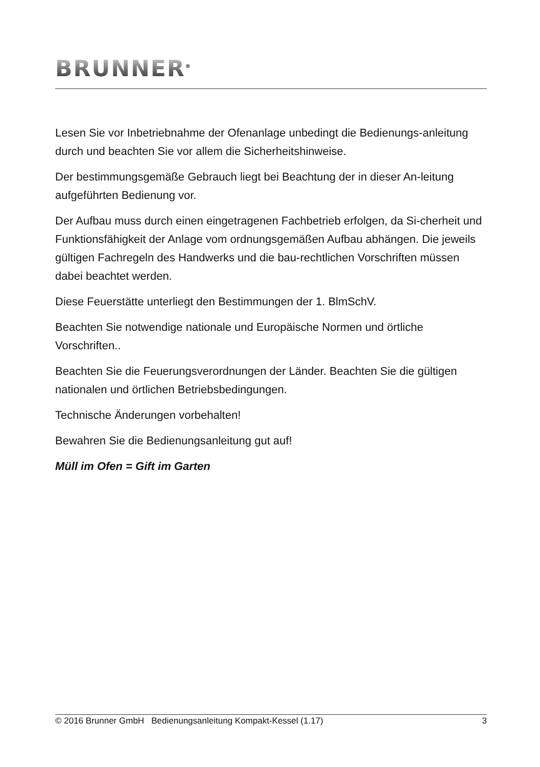BRUNNER<sup>®</sup>
Lesen Sie vor Inbetriebnahme der Ofenanlage unbedingt die Bedienungs-anleitung durch und beachten Sie vor allem die Sicherheitshinweise.
Der bestimmungsgemäße Gebrauch liegt bei Beachtung der in dieser An-leitung aufgeführten Bedienung vor.
Der Aufbau muss durch einen eingetragenen Fachbetrieb erfolgen, da Si-cherheit und Funktionsfähigkeit der Anlage vom ordnungsgemäßen Aufbau abhängen. Die jeweils gültigen Fachregeln des Handwerks und die bau-rechtlichen Vorschriften müssen dabei beachtet werden.
Diese Feuerstätte unterliegt den Bestimmungen der 1. BlmSchV.
Beachten Sie notwendige nationale und Europäische Normen und örtliche Vorschriften..
Beachten Sie die Feuerungsverordnungen der Länder. Beachten Sie die gültigen nationalen und örtlichen Betriebsbedingungen.
Technische Änderungen vorbehalten!
Bewahren Sie die Bedienungsanleitung gut auf!
Müll im Ofen = Gift im Garten
© 2016 Brunner GmbH Bedienungsanleitung Kompakt-Kessel (1.17) 3